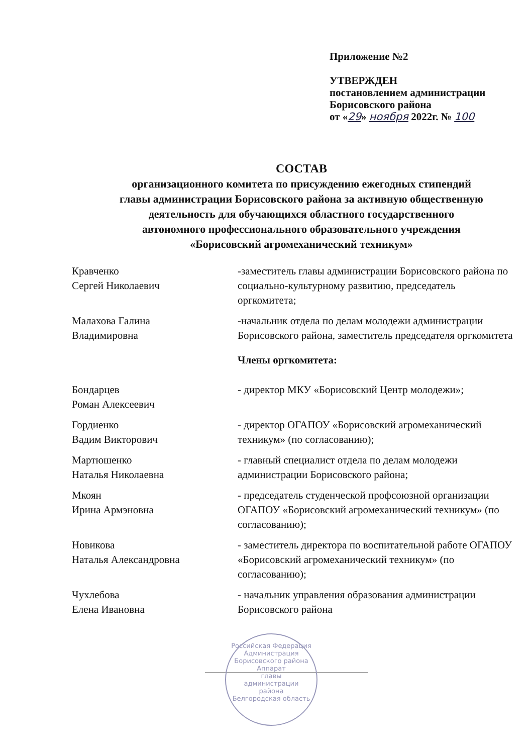Приложение №2
УТВЕРЖДЕН
постановлением администрации
Борисовского района
от «29» ноября 2022г. № 100
СОСТАВ
организационного комитета по присуждению ежегодных стипендий
главы администрации Борисовского района за активную общественную
деятельность для обучающихся областного государственного
автономного профессионального образовательного учреждения
«Борисовский агромеханический техникум»
| Кравченко Сергей Николаевич | -заместитель главы администрации Борисовского района по социально-культурному развитию, председатель оргкомитета; |
| Малахова Галина Владимировна | -начальник отдела по делам молодежи администрации Борисовского района, заместитель председателя оргкомитета |
| | Члены оргкомитета: |
| Бондарцев Роман Алексеевич | - директор МКУ «Борисовский Центр молодежи»; |
| Гордиенко Вадим Викторович | - директор ОГАПОУ «Борисовский агромеханический техникум» (по согласованию); |
| Мартюшенко Наталья Николаевна | - главный специалист отдела по делам молодежи администрации Борисовского района; |
| Мкоян Ирина Армэновна | - председатель студенческой профсоюзной организации ОГАПОУ «Борисовский агромеханический техникум» (по согласованию); |
| Новикова Наталья Александровна | - заместитель директора по воспитательной работе ОГАПОУ «Борисовский агромеханический техникум» (по согласованию); |
| Чухлебова Елена Ивановна | - начальник управления образования администрации Борисовского района |
Российская Федерация
Администрация Борисовского района
Аппарат
главы
администрации
района
Белгородская область